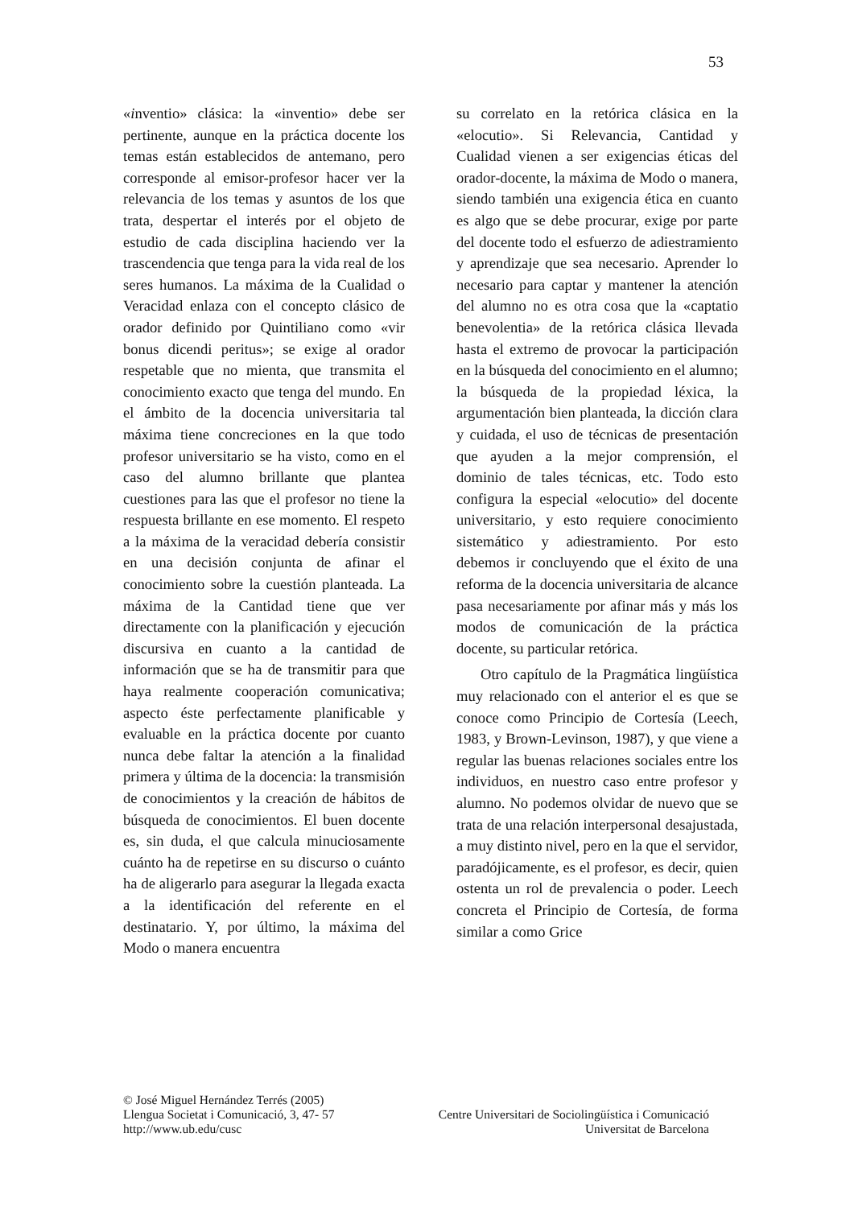53
«inventio» clásica: la «inventio» debe ser pertinente, aunque en la práctica docente los temas están establecidos de antemano, pero corresponde al emisor-profesor hacer ver la relevancia de los temas y asuntos de los que trata, despertar el interés por el objeto de estudio de cada disciplina haciendo ver la trascendencia que tenga para la vida real de los seres humanos. La máxima de la Cualidad o Veracidad enlaza con el concepto clásico de orador definido por Quintiliano como «vir bonus dicendi peritus»; se exige al orador respetable que no mienta, que transmita el conocimiento exacto que tenga del mundo. En el ámbito de la docencia universitaria tal máxima tiene concreciones en la que todo profesor universitario se ha visto, como en el caso del alumno brillante que plantea cuestiones para las que el profesor no tiene la respuesta brillante en ese momento. El respeto a la máxima de la veracidad debería consistir en una decisión conjunta de afinar el conocimiento sobre la cuestión planteada. La máxima de la Cantidad tiene que ver directamente con la planificación y ejecución discursiva en cuanto a la cantidad de información que se ha de transmitir para que haya realmente cooperación comunicativa; aspecto éste perfectamente planificable y evaluable en la práctica docente por cuanto nunca debe faltar la atención a la finalidad primera y última de la docencia: la transmisión de conocimientos y la creación de hábitos de búsqueda de conocimientos. El buen docente es, sin duda, el que calcula minuciosamente cuánto ha de repetirse en su discurso o cuánto ha de aligerarlo para asegurar la llegada exacta a la identificación del referente en el destinatario. Y, por último, la máxima del Modo o manera encuentra
su correlato en la retórica clásica en la «elocutio». Si Relevancia, Cantidad y Cualidad vienen a ser exigencias éticas del orador-docente, la máxima de Modo o manera, siendo también una exigencia ética en cuanto es algo que se debe procurar, exige por parte del docente todo el esfuerzo de adiestramiento y aprendizaje que sea necesario. Aprender lo necesario para captar y mantener la atención del alumno no es otra cosa que la «captatio benevolentia» de la retórica clásica llevada hasta el extremo de provocar la participación en la búsqueda del conocimiento en el alumno; la búsqueda de la propiedad léxica, la argumentación bien planteada, la dicción clara y cuidada, el uso de técnicas de presentación que ayuden a la mejor comprensión, el dominio de tales técnicas, etc. Todo esto configura la especial «elocutio» del docente universitario, y esto requiere conocimiento sistemático y adiestramiento. Por esto debemos ir concluyendo que el éxito de una reforma de la docencia universitaria de alcance pasa necesariamente por afinar más y más los modos de comunicación de la práctica docente, su particular retórica.
Otro capítulo de la Pragmática lingüística muy relacionado con el anterior el es que se conoce como Principio de Cortesía (Leech, 1983, y Brown-Levinson, 1987), y que viene a regular las buenas relaciones sociales entre los individuos, en nuestro caso entre profesor y alumno. No podemos olvidar de nuevo que se trata de una relación interpersonal desajustada, a muy distinto nivel, pero en la que el servidor, paradójicamente, es el profesor, es decir, quien ostenta un rol de prevalencia o poder. Leech concreta el Principio de Cortesía, de forma similar a como Grice
© José Miguel Hernández Terrés (2005)
Llengua Societat i Comunicació, 3, 47- 57 Centre Universitari de Sociolingüística i Comunicació
http://www.ub.edu/cusc Universitat de Barcelona